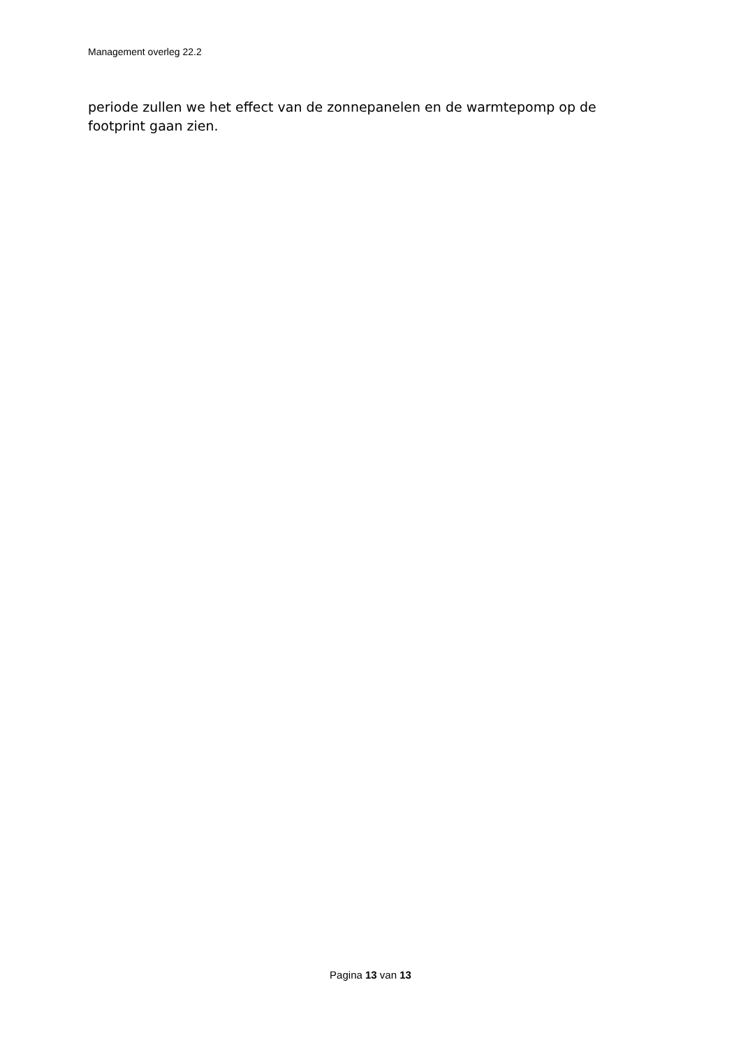Management overleg 22.2
periode zullen we het effect van de zonnepanelen en de warmtepomp op de footprint gaan zien.
Pagina 13 van 13